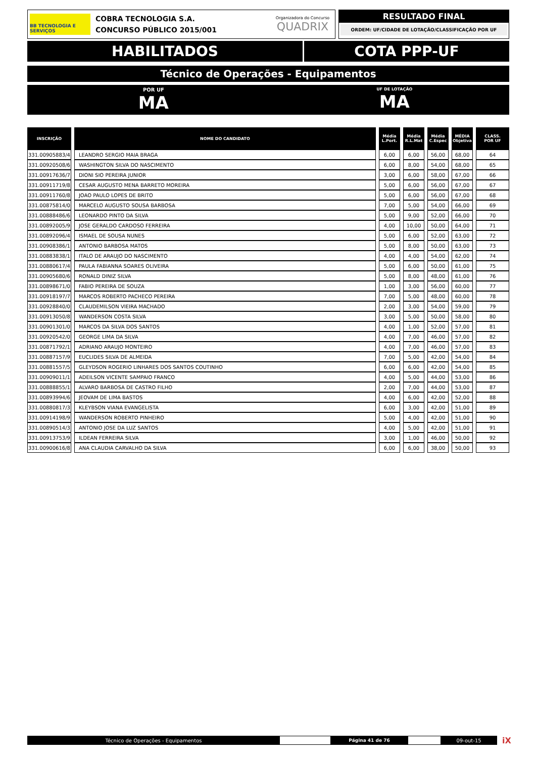BB TECNOLOGIA E SERVIÇOS
COBRA TECNOLOGIA S.A.
CONCURSO PÚBLICO 2015/001
Organizadora do Concurso
QUADRIX
RESULTADO FINAL
ORDEM: UF/CIDADE DE LOTAÇÃO/CLASSIFICAÇÃO POR UF
HABILITADOS COTA PPP-UF
Técnico de Operações - Equipamentos
POR UF
MA
UF DE LOTAÇÃO
MA
| INSCRIÇÃO | NOME DO CANDIDATO | Média L.Port. | Média R.L.Mat | Média C.Espec | MÉDIA Objetiva | CLASS. POR UF |
| --- | --- | --- | --- | --- | --- | --- |
| 331.00905883/4 | LEANDRO SERGIO MAIA BRAGA | 6,00 | 6,00 | 56,00 | 68,00 | 64 |
| 331.00920508/6 | WASHINGTON SILVA DO NASCIMENTO | 6,00 | 8,00 | 54,00 | 68,00 | 65 |
| 331.00917636/7 | DIONI SIO PEREIRA JUNIOR | 3,00 | 6,00 | 58,00 | 67,00 | 66 |
| 331.00911719/8 | CESAR AUGUSTO MENA BARRETO MOREIRA | 5,00 | 6,00 | 56,00 | 67,00 | 67 |
| 331.00911760/8 | JOAO PAULO LOPES DE BRITO | 5,00 | 6,00 | 56,00 | 67,00 | 68 |
| 331.00875814/0 | MARCELO AUGUSTO SOUSA BARBOSA | 7,00 | 5,00 | 54,00 | 66,00 | 69 |
| 331.00888486/6 | LEONARDO PINTO DA SILVA | 5,00 | 9,00 | 52,00 | 66,00 | 70 |
| 331.00892005/9 | JOSE GERALDO CARDOSO FERREIRA | 4,00 | 10,00 | 50,00 | 64,00 | 71 |
| 331.00892096/4 | ISMAEL DE SOUSA NUNES | 5,00 | 6,00 | 52,00 | 63,00 | 72 |
| 331.00908386/1 | ANTONIO BARBOSA MATOS | 5,00 | 8,00 | 50,00 | 63,00 | 73 |
| 331.00883838/1 | ITALO DE ARAUJO DO NASCIMENTO | 4,00 | 4,00 | 54,00 | 62,00 | 74 |
| 331.00880617/4 | PAULA FABIANNA SOARES OLIVEIRA | 5,00 | 6,00 | 50,00 | 61,00 | 75 |
| 331.00905680/6 | RONALD DINIZ SILVA | 5,00 | 8,00 | 48,00 | 61,00 | 76 |
| 331.00898671/0 | FABIO PEREIRA DE SOUZA | 1,00 | 3,00 | 56,00 | 60,00 | 77 |
| 331.00918197/7 | MARCOS ROBERTO PACHECO PEREIRA | 7,00 | 5,00 | 48,00 | 60,00 | 78 |
| 331.00928840/0 | CLAUDEMILSON VIEIRA MACHADO | 2,00 | 3,00 | 54,00 | 59,00 | 79 |
| 331.00913050/8 | WANDERSON COSTA SILVA | 3,00 | 5,00 | 50,00 | 58,00 | 80 |
| 331.00901301/0 | MARCOS DA SILVA DOS SANTOS | 4,00 | 1,00 | 52,00 | 57,00 | 81 |
| 331.00920542/0 | GEORGE LIMA DA SILVA | 4,00 | 7,00 | 46,00 | 57,00 | 82 |
| 331.00871792/1 | ADRIANO ARAUJO MONTEIRO | 4,00 | 7,00 | 46,00 | 57,00 | 83 |
| 331.00887157/9 | EUCLIDES SILVA DE ALMEIDA | 7,00 | 5,00 | 42,00 | 54,00 | 84 |
| 331.00881557/5 | GLEYDSON ROGERIO LINHARES DOS SANTOS COUTINHO | 6,00 | 6,00 | 42,00 | 54,00 | 85 |
| 331.00909011/1 | ADEILSON VICENTE SAMPAIO FRANCO | 4,00 | 5,00 | 44,00 | 53,00 | 86 |
| 331.00888855/1 | ALVARO BARBOSA DE CASTRO FILHO | 2,00 | 7,00 | 44,00 | 53,00 | 87 |
| 331.00893994/6 | JEOVAM DE LIMA BASTOS | 4,00 | 6,00 | 42,00 | 52,00 | 88 |
| 331.00880817/3 | KLEYBSON VIANA EVANGELISTA | 6,00 | 3,00 | 42,00 | 51,00 | 89 |
| 331.00914198/9 | WANDERSON ROBERTO PINHEIRO | 5,00 | 4,00 | 42,00 | 51,00 | 90 |
| 331.00890514/3 | ANTONIO JOSE DA LUZ SANTOS | 4,00 | 5,00 | 42,00 | 51,00 | 91 |
| 331.00913753/9 | ILDEAN FERREIRA SILVA | 3,00 | 1,00 | 46,00 | 50,00 | 92 |
| 331.00900616/8 | ANA CLAUDIA CARVALHO DA SILVA | 6,00 | 6,00 | 38,00 | 50,00 | 93 |
Técnico de Operações - Equipamentos Página 41 de 76 09-out-15 iX